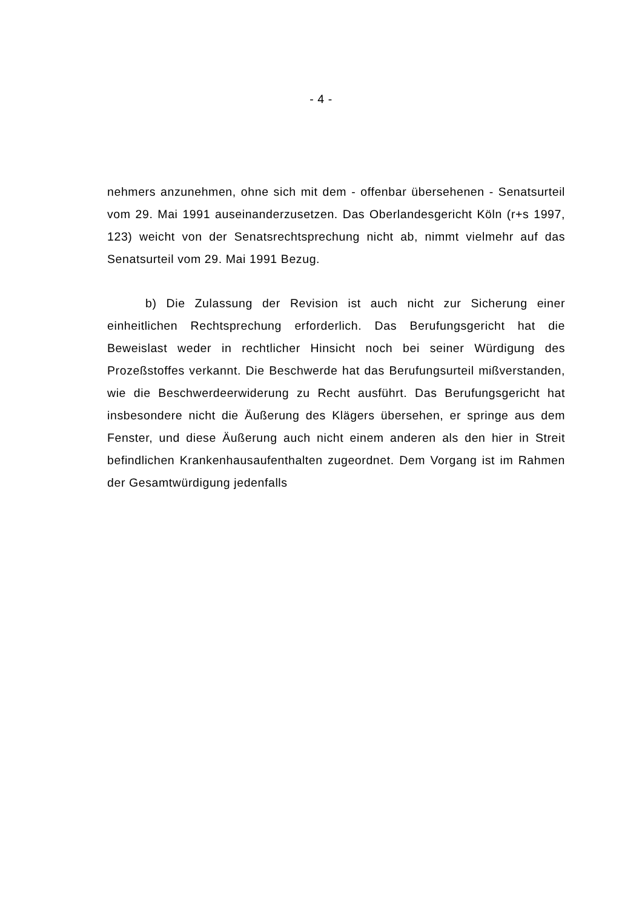- 4 -
nehmers anzunehmen, ohne sich mit dem - offenbar übersehenen - Senatsurteil vom 29. Mai 1991 auseinanderzusetzen. Das Oberlandesgericht Köln (r+s 1997, 123) weicht von der Senatsrechtsprechung nicht ab, nimmt vielmehr auf das Senatsurteil vom 29. Mai 1991 Bezug.
b) Die Zulassung der Revision ist auch nicht zur Sicherung einer einheitlichen Rechtsprechung erforderlich. Das Berufungsgericht hat die Beweislast weder in rechtlicher Hinsicht noch bei seiner Würdigung des Prozeßstoffes verkannt. Die Beschwerde hat das Berufungsurteil mißverstanden, wie die Beschwerdeerwiderung zu Recht ausführt. Das Berufungsgericht hat insbesondere nicht die Äußerung des Klägers übersehen, er springe aus dem Fenster, und diese Äußerung auch nicht einem anderen als den hier in Streit befindlichen Krankenhausaufenthalten zugeordnet. Dem Vorgang ist im Rahmen der Gesamtwürdigung jedenfalls